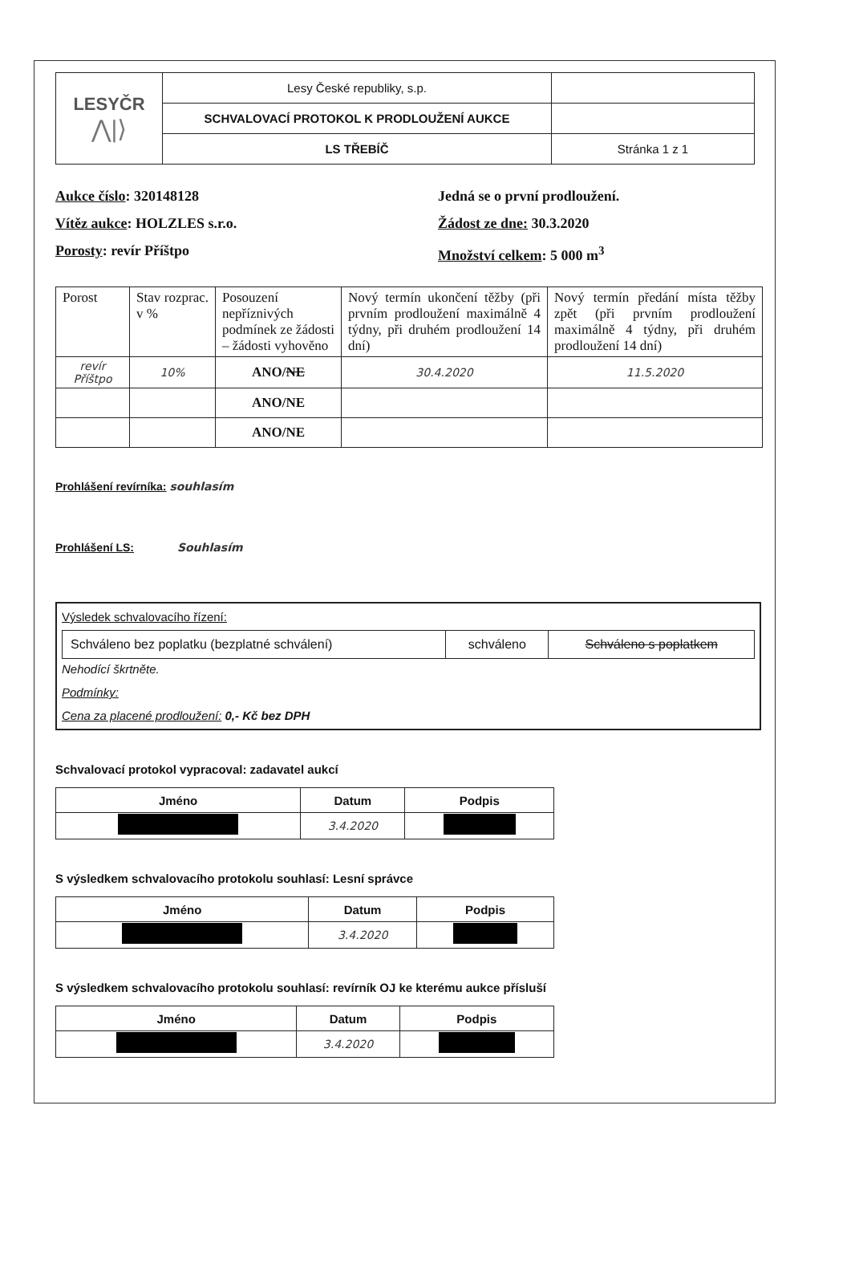| LESYČR ⋀/⟩ | Lesy České republiky, s.p. | |
| | SCHVALOVACÍ PROTOKOL K PRODLOUŽENÍ AUKCE | |
| | LS TŘEBÍČ | Stránka 1 z 1 |
Aukce číslo: 320148128
Vítěz aukce: HOLZLES s.r.o.
Porosty: revír Příštpo
Jedná se o první prodloužení.
Žádost ze dne: 30.3.2020
Množství celkem: 5 000 m<sup>3</sup>
| Porost | Stav rozprac. v % | Posouzení nepříznivých podmínek ze žádosti – žádosti vyhověno | Nový termín ukončení těžby (při prvním prodloužení maximálně 4 týdny, při druhém prodloužení 14 dní) | Nový termín předání místa těžby zpět (při prvním prodloužení maximálně 4 týdny, při druhém prodloužení 14 dní) |
| revír Příštpo | 10% | ANO/ NE | 30.4.2020 | 11.5.2020 |
| | | ANO/NE | | |
| | | ANO/NE | | |
Prohlášení revírníka: souhlasím
Prohlášení LS: Souhlasím
Výsledek schvalovacího řízení:
| Schváleno bez poplatku (bezplatné schválení) | schváleno | Schváleno s poplatkem |
Nehodící škrtněte.
Podmínky:
Cena za placené prodloužení: 0,- Kč bez DPH
Schvalovací protokol vypracoval: zadavatel aukcí
| Jméno | Datum | Podpis |
| --- | --- | --- |
| | 3.4.2020 | |
S výsledkem schvalovacího protokolu souhlasí: Lesní správce
| Jméno | Datum | Podpis |
| --- | --- | --- |
| | 3.4.2020 | |
S výsledkem schvalovacího protokolu souhlasí: revírník OJ ke kterému aukce přísluší
| Jméno | Datum | Podpis |
| --- | --- | --- |
| | 3.4.2020 | |